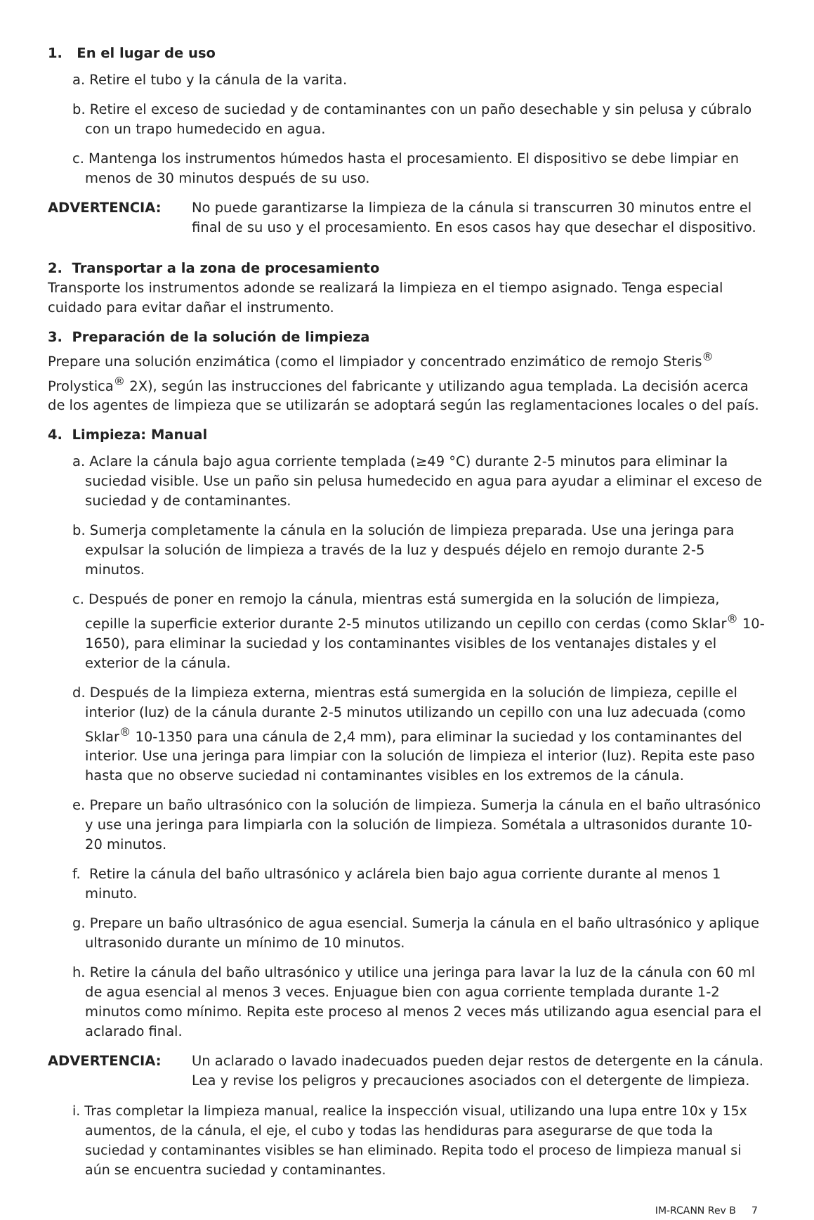1. En el lugar de uso
a. Retire el tubo y la cánula de la varita.
b. Retire el exceso de suciedad y de contaminantes con un paño desechable y sin pelusa y cúbralo con un trapo humedecido en agua.
c. Mantenga los instrumentos húmedos hasta el procesamiento. El dispositivo se debe limpiar en menos de 30 minutos después de su uso.
ADVERTENCIA: No puede garantizarse la limpieza de la cánula si transcurren 30 minutos entre el final de su uso y el procesamiento. En esos casos hay que desechar el dispositivo.
2. Transportar a la zona de procesamiento
Transporte los instrumentos adonde se realizará la limpieza en el tiempo asignado. Tenga especial cuidado para evitar dañar el instrumento.
3. Preparación de la solución de limpieza
Prepare una solución enzimática (como el limpiador y concentrado enzimático de remojo Steris<sup>®</sup> Prolystica<sup>®</sup> 2X), según las instrucciones del fabricante y utilizando agua templada. La decisión acerca de los agentes de limpieza que se utilizarán se adoptará según las reglamentaciones locales o del país.
4. Limpieza: Manual
a. Aclare la cánula bajo agua corriente templada (≥49 °C) durante 2-5 minutos para eliminar la suciedad visible. Use un paño sin pelusa humedecido en agua para ayudar a eliminar el exceso de suciedad y de contaminantes.
b. Sumerja completamente la cánula en la solución de limpieza preparada. Use una jeringa para expulsar la solución de limpieza a través de la luz y después déjelo en remojo durante 2-5 minutos.
c. Después de poner en remojo la cánula, mientras está sumergida en la solución de limpieza, cepille la superficie exterior durante 2-5 minutos utilizando un cepillo con cerdas (como Sklar<sup>®</sup> 10-1650), para eliminar la suciedad y los contaminantes visibles de los ventanajes distales y el exterior de la cánula.
d. Después de la limpieza externa, mientras está sumergida en la solución de limpieza, cepille el interior (luz) de la cánula durante 2-5 minutos utilizando un cepillo con una luz adecuada (como Sklar<sup>®</sup> 10-1350 para una cánula de 2,4 mm), para eliminar la suciedad y los contaminantes del interior. Use una jeringa para limpiar con la solución de limpieza el interior (luz). Repita este paso hasta que no observe suciedad ni contaminantes visibles en los extremos de la cánula.
e. Prepare un baño ultrasónico con la solución de limpieza. Sumerja la cánula en el baño ultrasónico y use una jeringa para limpiarla con la solución de limpieza. Sométala a ultrasonidos durante 10-20 minutos.
f. Retire la cánula del baño ultrasónico y aclárela bien bajo agua corriente durante al menos 1 minuto.
g. Prepare un baño ultrasónico de agua esencial. Sumerja la cánula en el baño ultrasónico y aplique ultrasonido durante un mínimo de 10 minutos.
h. Retire la cánula del baño ultrasónico y utilice una jeringa para lavar la luz de la cánula con 60 ml de agua esencial al menos 3 veces. Enjuague bien con agua corriente templada durante 1-2 minutos como mínimo. Repita este proceso al menos 2 veces más utilizando agua esencial para el aclarado final.
ADVERTENCIA: Un aclarado o lavado inadecuados pueden dejar restos de detergente en la cánula. Lea y revise los peligros y precauciones asociados con el detergente de limpieza.
i. Tras completar la limpieza manual, realice la inspección visual, utilizando una lupa entre 10x y 15x aumentos, de la cánula, el eje, el cubo y todas las hendiduras para asegurarse de que toda la suciedad y contaminantes visibles se han eliminado. Repita todo el proceso de limpieza manual si aún se encuentra suciedad y contaminantes.
IM-RCANN Rev B 7